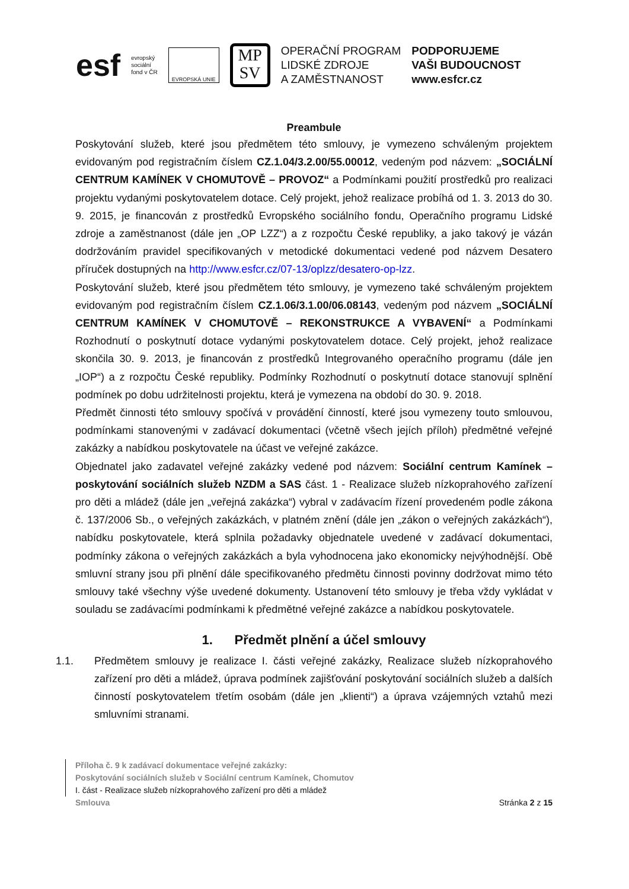esf
evropský
sociální
fond v ČR
EVROPSKÁ UNIE
MP
SV
OPERAČNÍ PROGRAM
LIDSKÉ ZDROJE
A ZAMĚSTNANOST
PODPORUJEME
VAŠI BUDOUCNOST
www.esfcr.cz
Preambule
Poskytování služeb, které jsou předmětem této smlouvy, je vymezeno schváleným projektem evidovaným pod registračním číslem CZ.1.04/3.2.00/55.00012, vedeným pod názvem: „SOCIÁLNÍ CENTRUM KAMÍNEK V CHOMUTOVĚ – PROVOZ“ a Podmínkami použití prostředků pro realizaci projektu vydanými poskytovatelem dotace. Celý projekt, jehož realizace probíhá od 1. 3. 2013 do 30. 9. 2015, je financován z prostředků Evropského sociálního fondu, Operačního programu Lidské zdroje a zaměstnanost (dále jen „OP LZZ“) a z rozpočtu České republiky, a jako takový je vázán dodržováním pravidel specifikovaných v metodické dokumentaci vedené pod názvem Desatero příruček dostupných na http://www.esfcr.cz/07-13/oplzz/desatero-op-lzz.
Poskytování služeb, které jsou předmětem této smlouvy, je vymezeno také schváleným projektem evidovaným pod registračním číslem CZ.1.06/3.1.00/06.08143, vedeným pod názvem „SOCIÁLNÍ CENTRUM KAMÍNEK V CHOMUTOVĚ – REKONSTRUKCE A VYBAVENÍ“ a Podmínkami Rozhodnutí o poskytnutí dotace vydanými poskytovatelem dotace. Celý projekt, jehož realizace skončila 30. 9. 2013, je financován z prostředků Integrovaného operačního programu (dále jen „IOP“) a z rozpočtu České republiky. Podmínky Rozhodnutí o poskytnutí dotace stanovují splnění podmínek po dobu udržitelnosti projektu, která je vymezena na období do 30. 9. 2018.
Předmět činnosti této smlouvy spočívá v provádění činností, které jsou vymezeny touto smlouvou, podmínkami stanovenými v zadávací dokumentaci (včetně všech jejích příloh) předmětné veřejné zakázky a nabídkou poskytovatele na účast ve veřejné zakázce.
Objednatel jako zadavatel veřejné zakázky vedené pod názvem: Sociální centrum Kamínek – poskytování sociálních služeb NZDM a SAS část. 1 - Realizace služeb nízkoprahového zařízení pro děti a mládež (dále jen „veřejná zakázka“) vybral v zadávacím řízení provedeném podle zákona č. 137/2006 Sb., o veřejných zakázkách, v platném znění (dále jen „zákon o veřejných zakázkách“), nabídku poskytovatele, která splnila požadavky objednatele uvedené v zadávací dokumentaci, podmínky zákona o veřejných zakázkách a byla vyhodnocena jako ekonomicky nejvýhodnější. Obě smluvní strany jsou při plnění dále specifikovaného předmětu činnosti povinny dodržovat mimo této smlouvy také všechny výše uvedené dokumenty. Ustanovení této smlouvy je třeba vždy vykládat v souladu se zadávacími podmínkami k předmětné veřejné zakázce a nabídkou poskytovatele.
1. Předmět plnění a účel smlouvy
1.1. Předmětem smlouvy je realizace I. části veřejné zakázky, Realizace služeb nízkoprahového zařízení pro děti a mládež, úprava podmínek zajišťování poskytování sociálních služeb a dalších činností poskytovatelem třetím osobám (dále jen „klienti“) a úprava vzájemných vztahů mezi smluvními stranami.
Příloha č. 9 k zadávací dokumentace veřejné zakázky:
Poskytování sociálních služeb v Sociální centrum Kamínek, Chomutov
I. část - Realizace služeb nízkoprahového zařízení pro děti a mládež
Smlouva Stránka 2 z 15